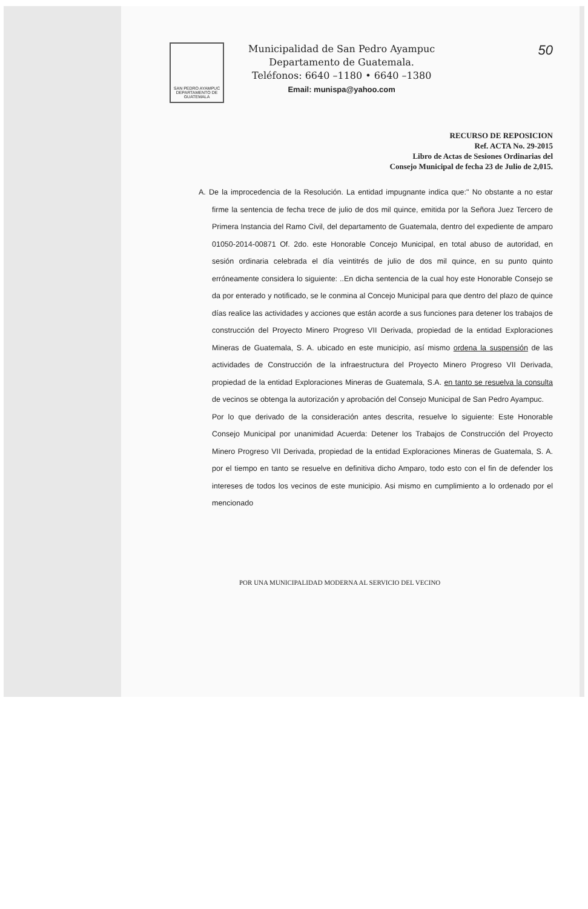SAN PEDRO AYAMPUC DEPARTAMENTO DE GUATEMALA
Municipalidad de San Pedro Ayampuc
Departamento de Guatemala.
Teléfonos: 6640 –1180 • 6640 –1380
Email: munispa@yahoo.com
50
RECURSO DE REPOSICION
Ref. ACTA No. 29-2015
Libro de Actas de Sesiones Ordinarias del
Consejo Municipal de fecha 23 de Julio de 2,015.
A. De la improcedencia de la Resolución. La entidad impugnante indica que:" No obstante a no estar firme la sentencia de fecha trece de julio de dos mil quince, emitida por la Señora Juez Tercero de Primera Instancia del Ramo Civil, del departamento de Guatemala, dentro del expediente de amparo 01050-2014-00871 Of. 2do. este Honorable Concejo Municipal, en total abuso de autoridad, en sesión ordinaria celebrada el día veintitrés de julio de dos mil quince, en su punto quinto erróneamente considera lo siguiente: ..En dicha sentencia de la cual hoy este Honorable Consejo se da por enterado y notificado, se le conmina al Concejo Municipal para que dentro del plazo de quince días realice las actividades y acciones que están acorde a sus funciones para detener los trabajos de construcción del Proyecto Minero Progreso VII Derivada, propiedad de la entidad Exploraciones Mineras de Guatemala, S. A. ubicado en este municipio, así mismo ordena la suspensión de las actividades de Construcción de la infraestructura del Proyecto Minero Progreso VII Derivada, propiedad de la entidad Exploraciones Mineras de Guatemala, S.A. en tanto se resuelva la consulta de vecinos se obtenga la autorización y aprobación del Consejo Municipal de San Pedro Ayampuc.
Por lo que derivado de la consideración antes descrita, resuelve lo siguiente: Este Honorable Consejo Municipal por unanimidad Acuerda: Detener los Trabajos de Construcción del Proyecto Minero Progreso VII Derivada, propiedad de la entidad Exploraciones Mineras de Guatemala, S. A. por el tiempo en tanto se resuelve en definitiva dicho Amparo, todo esto con el fin de defender los intereses de todos los vecinos de este municipio. Asi mismo en cumplimiento a lo ordenado por el mencionado
POR UNA MUNICIPALIDAD MODERNA AL SERVICIO DEL VECINO